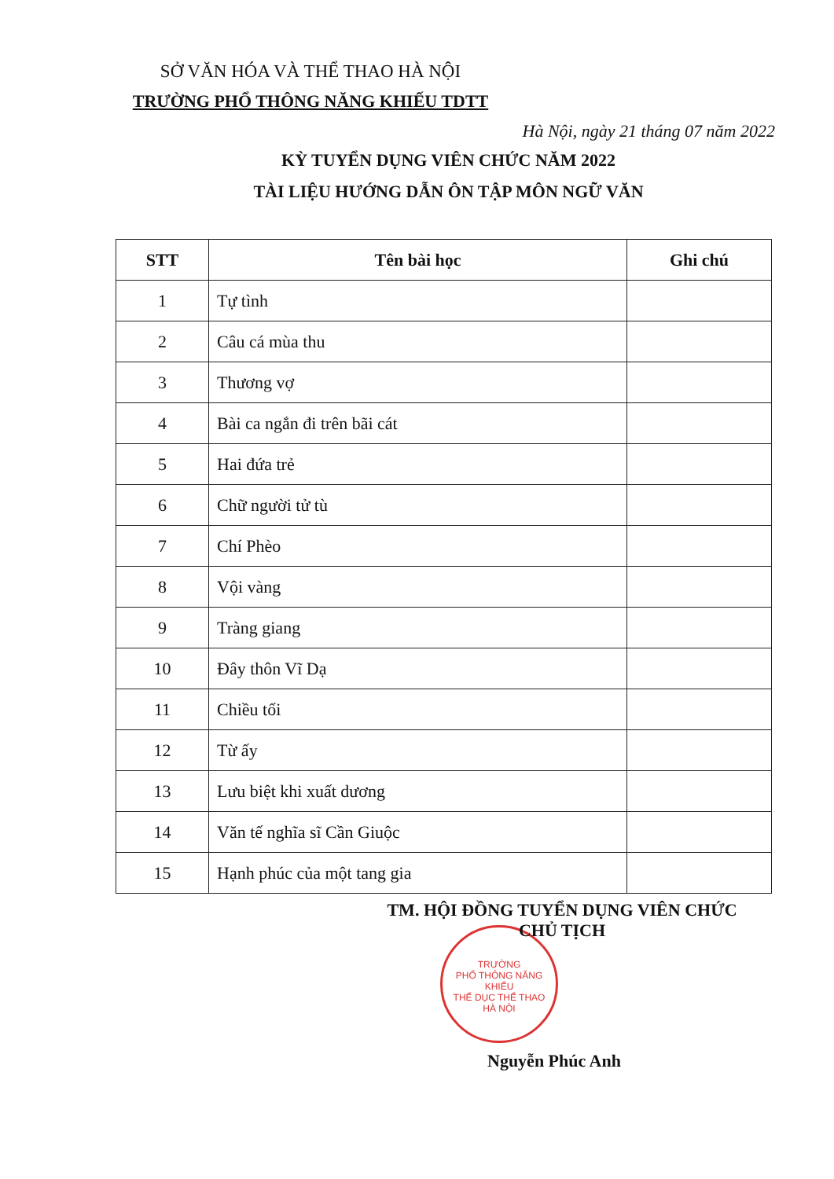SỞ VĂN HÓA VÀ THỂ THAO HÀ NỘI
TRƯỜNG PHỔ THÔNG NĂNG KHIẾU TDTT
Hà Nội, ngày 21 tháng 07 năm 2022
KỲ TUYỂN DỤNG VIÊN CHỨC NĂM 2022
TÀI LIỆU HƯỚNG DẪN ÔN TẬP MÔN NGỮ VĂN
| STT | Tên bài học | Ghi chú |
| --- | --- | --- |
| 1 | Tự tình | |
| 2 | Câu cá mùa thu | |
| 3 | Thương vợ | |
| 4 | Bài ca ngắn đi trên bãi cát | |
| 5 | Hai đứa trẻ | |
| 6 | Chữ người tử tù | |
| 7 | Chí Phèo | |
| 8 | Vội vàng | |
| 9 | Tràng giang | |
| 10 | Đây thôn Vĩ Dạ | |
| 11 | Chiều tối | |
| 12 | Từ ấy | |
| 13 | Lưu biệt khi xuất dương | |
| 14 | Văn tế nghĩa sĩ Cần Giuộc | |
| 15 | Hạnh phúc của một tang gia | |
TM. HỘI ĐỒNG TUYỂN DỤNG VIÊN CHỨC
CHỦ TỊCH
TRƯỜNG
PHỔ THÔNG NĂNG KHIẾU
THỂ DỤC THỂ THAO
HÀ NỘI
Nguyễn Phúc Anh